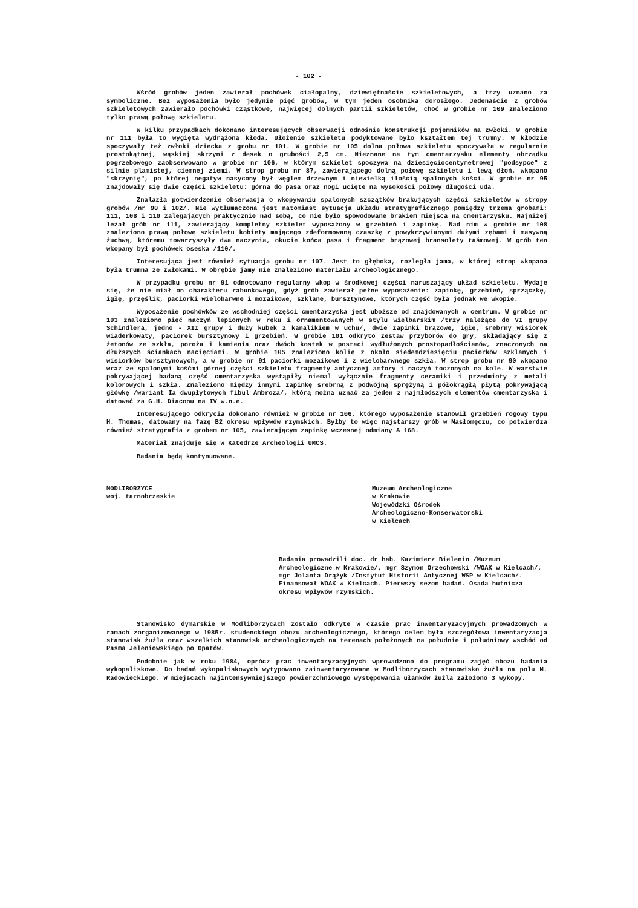- 102 -
Wśród grobów jeden zawierał pochówek ciałopalny, dziewiętnaście szkieletowych, a trzy uznano za symboliczne. Bez wyposażenia było jedynie pięć grobów, w tym jeden osobnika dorosłego. Jedenaście z grobów szkieletowych zawierało pochówki cząstkowe, najwięcej dolnych partii szkieletów, choć w grobie nr 109 znaleziono tylko prawą połowę szkieletu.
W kilku przypadkach dokonano interesujących obserwacji odnośnie konstrukcji pojemników na zwłoki. W grobie nr 111 była to wygięta wydrążona kłoda. Ułożenie szkieletu podyktowane było kształtem tej trumny. W kłodzie spoczywały też zwłoki dziecka z grobu nr 101. W grobie nr 105 dolna połowa szkieletu spoczywała w regularnie prostokątnej, wąskiej skrzyni z desek o grubości 2,5 cm. Nieznane na tym cmentarzysku elementy obrządku pogrzebowego zaobserwowano w grobie nr 106, w którym szkielet spoczywa na dziesięciocentymetrowej "podsypce" z silnie plamistej, ciemnej ziemi. W strop grobu nr 87, zawierającego dolną połowę szkieletu i lewą dłoń, wkopano "skrzynię", po której negatyw nasycony był węglem drzewnym i niewielką ilością spalonych kości. W grobie nr 95 znajdowały się dwie części szkieletu: górna do pasa oraz nogi ucięte na wysokości połowy długości uda.
Znalazła potwierdzenie obserwacja o wkopywaniu spalonych szczątków brakujących części szkieletów w stropy grobów /nr 90 i 102/. Nie wytłumaczona jest natomiast sytuacja układu stratygraficznego pomiędzy trzema grobami: 111, 108 i 110 zalegających praktycznie nad sobą, co nie było spowodowane brakiem miejsca na cmentarzysku. Najniżej leżał grób nr 111, zawierający kompletny szkielet wyposażony w grzebień i zapinkę. Nad nim w grobie nr 108 znaleziono prawą połowę szkieletu kobiety mającego zdeformowaną czaszkę z powykrzywianymi dużymi zębami i masywną żuchwą, któremu towarzyszyły dwa naczynia, okucie końca pasa i fragment brązowej bransolety taśmowej. W grób ten wkopany był pochówek oseska /110/.
Interesująca jest również sytuacja grobu nr 107. Jest to głęboka, rozległa jama, w której strop wkopana była trumna ze zwłokami. W obrębie jamy nie znaleziono materiału archeologicznego.
W przypadku grobu nr 91 odnotowano regularny wkop w środkowej części naruszający układ szkieletu. Wydaje się, że nie miał on charakteru rabunkowego, gdyż grób zawierał pełne wyposażenie: zapinkę, grzebień, sprzączkę, igłę, przęślik, paciorki wielobarwne i mozaikowe, szklane, bursztynowe, których część była jednak we wkopie.
Wyposażenie pochówków ze wschodniej części cmentarzyska jest uboższe od znajdowanych w centrum. W grobie nr 103 znaleziono pięć naczyń lepionych w ręku i ornamentowanych w stylu wielbarskim /trzy należące do VI grupy Schindlera, jedno - XII grupy i duży kubek z kanalikiem w uchu/, dwie zapinki brązowe, igłę, srebrny wisiorek wiaderkowaty, paciorek bursztynowy i grzebień. W grobie 101 odkryto zestaw przyborów do gry, składający się z żetonów ze szkła, poroża i kamienia oraz dwóch kostek w postaci wydłużonych prostopadłościanów, znaczonych na dłuższych ściankach nacięciami. W grobie 105 znaleziono kolię z około siedemdziesięciu paciorków szklanych i wisiorków bursztynowych, a w grobie nr 91 paciorki mozaikowe i z wielobarwnego szkła. W strop grobu nr 90 wkopano wraz ze spalonymi kośćmi górnej części szkieletu fragmenty antycznej amfory i naczyń toczonych na kole. W warstwie pokrywającej badaną część cmentarzyska wystąpiły niemal wyłącznie fragmenty ceramiki i przedmioty z metali kolorowych i szkła. Znaleziono między innymi zapinkę srebrną z podwójną sprężyną i półokrągłą płytą pokrywającą główkę /wariant Ia dwupłytowych fibul Ambroza/, którą można uznać za jeden z najmłodszych elementów cmentarzyska i datować za G.H. Diaconu na IV w.n.e.
Interesującego odkrycia dokonano również w grobie nr 106, którego wyposażenie stanowił grzebień rogowy typu H. Thomas, datowany na fazę B2 okresu wpływów rzymskich. Byłby to więc najstarszy grób w Masłomęczu, co potwierdza również stratygrafia z grobem nr 105, zawierającym zapinkę wczesnej odmiany A 168.
Materiał znajduje się w Katedrze Archeologii UMCS.
Badania będą kontynuowane.
MODLIBORZYCE
woj. tarnobrzeskie
Muzeum Archeologiczne
w Krakowie
Wojewódzki Ośrodek
Archeologiczno-Konserwatorski
w Kielcach
Badania prowadzili doc. dr hab. Kazimierz Bielenin /Muzeum Archeologiczne w Krakowie/, mgr Szymon Orzechowski /WOAK w Kielcach/, mgr Jolanta Drążyk /Instytut Historii Antycznej WSP w Kielcach/. Finansował WOAK w Kielcach. Pierwszy sezon badań. Osada hutnicza okresu wpływów rzymskich.
Stanowisko dymarskie w Modliborzycach zostało odkryte w czasie prac inwentaryzacyjnych prowadzonych w ramach zorganizowanego w 1985r. studenckiego obozu archeologicznego, którego celem była szczegółowa inwentaryzacja stanowisk żużla oraz wszelkich stanowisk archeologicznych na terenach położonych na południe i południowy wschód od Pasma Jeleniowskiego po Opatów.
Podobnie jak w roku 1984, oprócz prac inwentaryzacyjnych wprowadzono do programu zajęć obozu badania wykopaliskowe. Do badań wykopaliskowych wytypowano zainwentaryzowane w Modliborzycach stanowisko żużla na polu M. Radowieckiego. W miejscach najintensywniejszego powierzchniowego występowania ułamków żużla założono 3 wykopy.